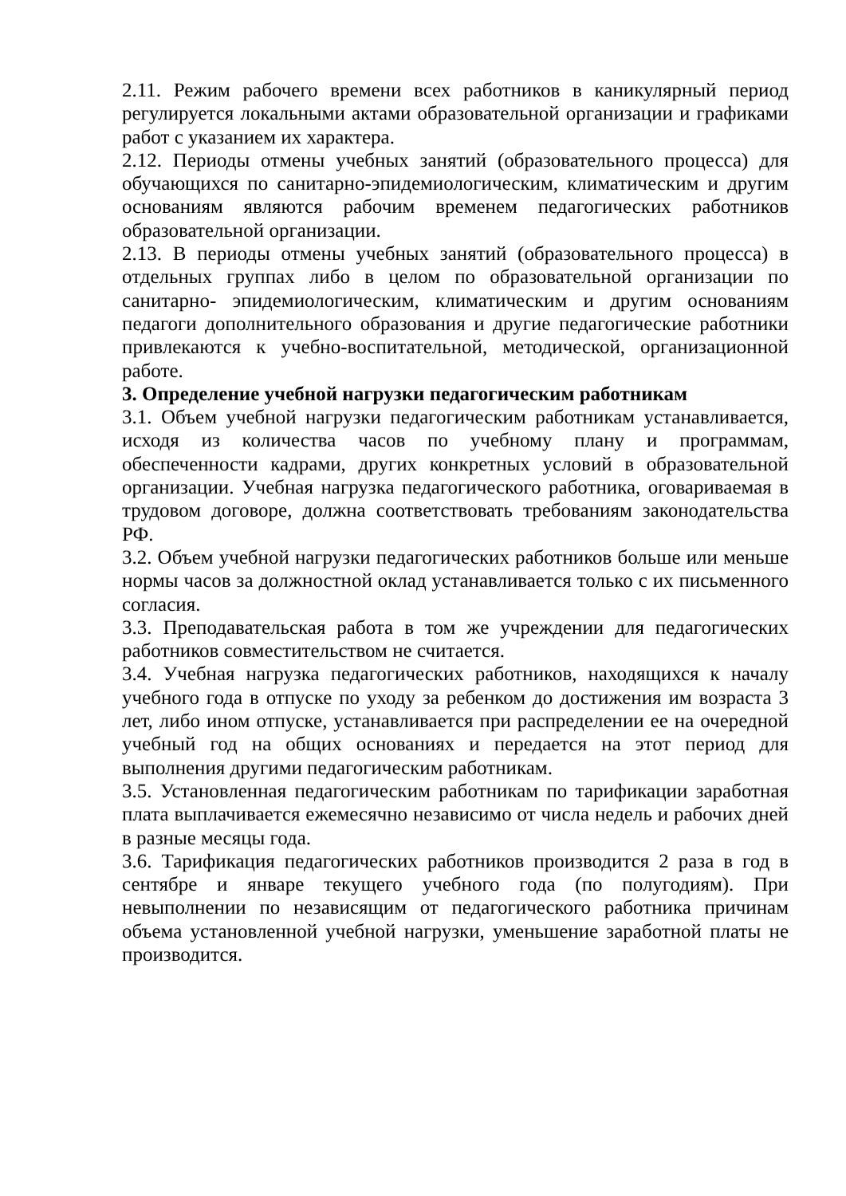2.11. Режим рабочего времени всех работников в каникулярный период регулируется локальными актами образовательной организации и графиками работ с указанием их характера.
2.12. Периоды отмены учебных занятий (образовательного процесса) для обучающихся по санитарно-эпидемиологическим, климатическим и другим основаниям являются рабочим временем педагогических работников образовательной организации.
2.13. В периоды отмены учебных занятий (образовательного процесса) в отдельных группах либо в целом по образовательной организации по санитарно- эпидемиологическим, климатическим и другим основаниям педагоги дополнительного образования и другие педагогические работники привлекаются к учебно-воспитательной, методической, организационной работе.
3. Определение учебной нагрузки педагогическим работникам
3.1. Объем учебной нагрузки педагогическим работникам устанавливается, исходя из количества часов по учебному плану и программам, обеспеченности кадрами, других конкретных условий в образовательной организации. Учебная нагрузка педагогического работника, оговариваемая в трудовом договоре, должна соответствовать требованиям законодательства РФ.
3.2. Объем учебной нагрузки педагогических работников больше или меньше нормы часов за должностной оклад устанавливается только с их письменного согласия.
3.3. Преподавательская работа в том же учреждении для педагогических работников совместительством не считается.
3.4. Учебная нагрузка педагогических работников, находящихся к началу учебного года в отпуске по уходу за ребенком до достижения им возраста 3 лет, либо ином отпуске, устанавливается при распределении ее на очередной учебный год на общих основаниях и передается на этот период для выполнения другими педагогическим работникам.
3.5. Установленная педагогическим работникам по тарификации заработная плата выплачивается ежемесячно независимо от числа недель и рабочих дней в разные месяцы года.
3.6. Тарификация педагогических работников производится 2 раза в год в сентябре и январе текущего учебного года (по полугодиям). При невыполнении по независящим от педагогического работника причинам объема установленной учебной нагрузки, уменьшение заработной платы не производится.